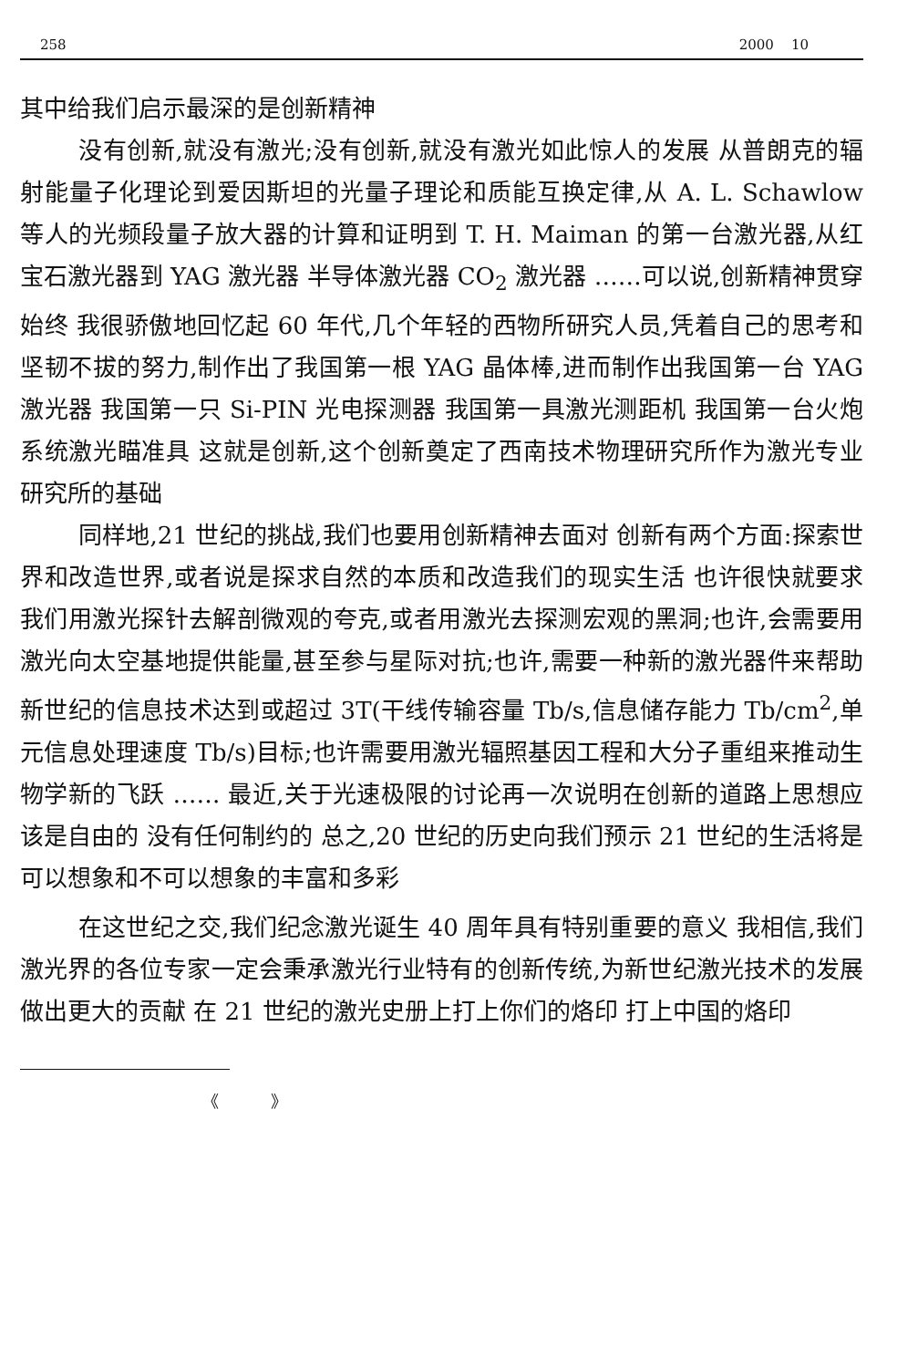258 2000 10
其中给我们启示最深的是创新精神
没有创新,就没有激光;没有创新,就没有激光如此惊人的发展 从普朗克的辐射能量子化理论到爱因斯坦的光量子理论和质能互换定律,从 A. L. Schawlow 等人的光频段量子放大器的计算和证明到 T. H. Maiman 的第一台激光器,从红宝石激光器到 YAG 激光器 半导体激光器 CO<sub>2</sub> 激光器 ……可以说,创新精神贯穿始终 我很骄傲地回忆起 60 年代,几个年轻的西物所研究人员,凭着自己的思考和坚韧不拔的努力,制作出了我国第一根 YAG 晶体棒,进而制作出我国第一台 YAG 激光器 我国第一只 Si-PIN 光电探测器 我国第一具激光测距机 我国第一台火炮系统激光瞄准具 这就是创新,这个创新奠定了西南技术物理研究所作为激光专业研究所的基础
同样地,21 世纪的挑战,我们也要用创新精神去面对 创新有两个方面:探索世界和改造世界,或者说是探求自然的本质和改造我们的现实生活 也许很快就要求我们用激光探针去解剖微观的夸克,或者用激光去探测宏观的黑洞;也许,会需要用激光向太空基地提供能量,甚至参与星际对抗;也许,需要一种新的激光器件来帮助新世纪的信息技术达到或超过 3T(干线传输容量 Tb/s,信息储存能力 Tb/cm<sup>2</sup>,单元信息处理速度 Tb/s)目标;也许需要用激光辐照基因工程和大分子重组来推动生物学新的飞跃 …… 最近,关于光速极限的讨论再一次说明在创新的道路上思想应该是自由的 没有任何制约的 总之,20 世纪的历史向我们预示 21 世纪的生活将是可以想象和不可以想象的丰富和多彩
在这世纪之交,我们纪念激光诞生 40 周年具有特别重要的意义 我相信,我们激光界的各位专家一定会秉承激光行业特有的创新传统,为新世纪激光技术的发展做出更大的贡献 在 21 世纪的激光史册上打上你们的烙印 打上中国的烙印
《 》